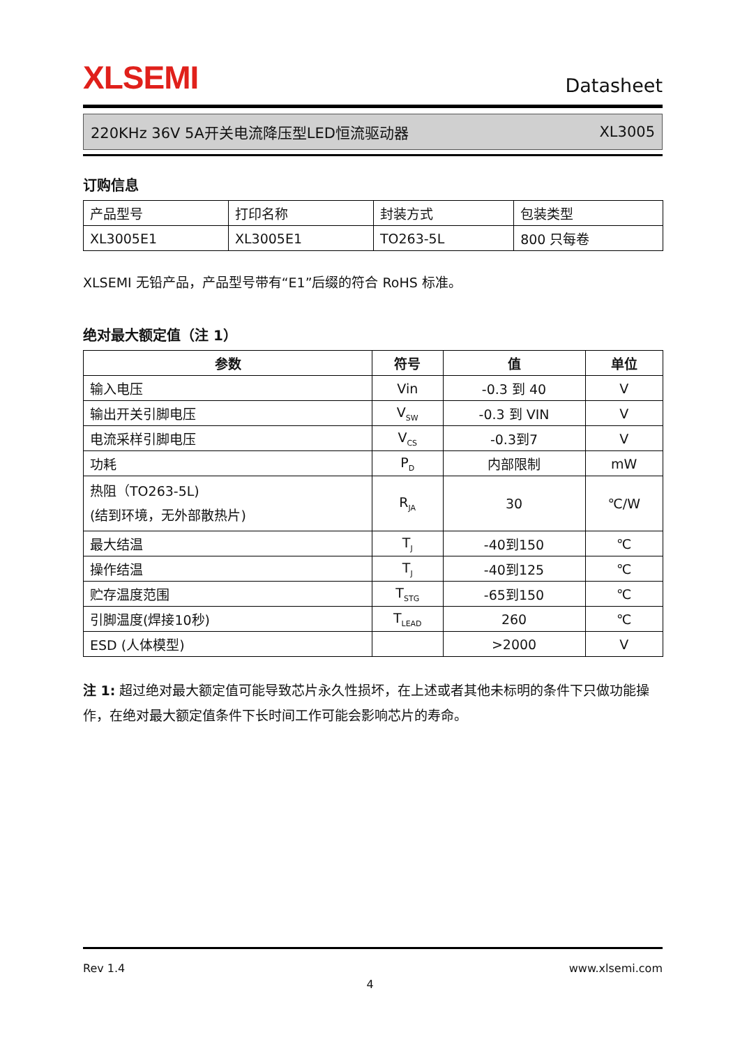XLSEMI
Datasheet
220KHz 36V 5A开关电流降压型LED恒流驱动器 XL3005
订购信息
| 产品型号 | 打印名称 | 封装方式 | 包装类型 |
| XL3005E1 | XL3005E1 | TO263-5L | 800 只每卷 |
XLSEMI 无铅产品，产品型号带有“E1”后缀的符合 RoHS 标准。
绝对最大额定值（注 1）
| 参数 | 符号 | 值 | 单位 |
| --- | --- | --- | --- |
| 输入电压 | Vin | -0.3 到 40 | V |
| 输出开关引脚电压 | V<sub>SW</sub> | -0.3 到 VIN | V |
| 电流采样引脚电压 | V<sub>CS</sub> | -0.3到7 | V |
| 功耗 | P<sub>D</sub> | 内部限制 | mW |
| 热阻（TO263-5L) (结到环境，无外部散热片) | R<sub>JA</sub> | 30 | ℃/W |
| 最大结温 | T<sub>J</sub> | -40到150 | ℃ |
| 操作结温 | T<sub>J</sub> | -40到125 | ℃ |
| 贮存温度范围 | T<sub>STG</sub> | -65到150 | ℃ |
| 引脚温度(焊接10秒) | T<sub>LEAD</sub> | 260 | ℃ |
| ESD (人体模型) | | >2000 | V |
注 1: 超过绝对最大额定值可能导致芯片永久性损坏，在上述或者其他未标明的条件下只做功能操作，在绝对最大额定值条件下长时间工作可能会影响芯片的寿命。
Rev 1.4 www.xlsemi.com
4